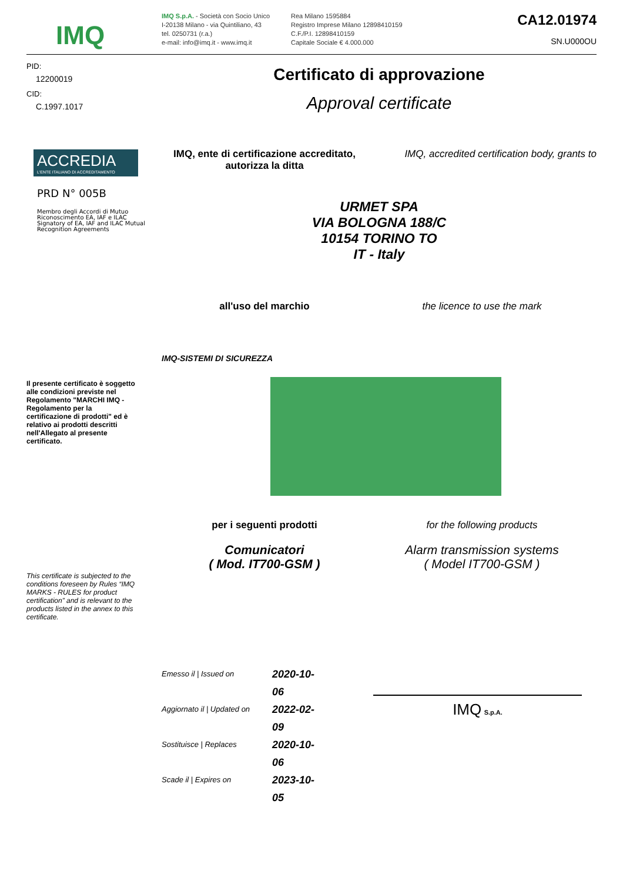IMQ
IMQ S.p.A. - Società con Socio Unico
I-20138 Milano - via Quintiliano, 43
tel. 0250731 (r.a.)
e-mail: info@imq.it - www.imq.it
Rea Milano 1595884
Registro Imprese Milano 12898410159
C.F./P.I. 12898410159
Capitale Sociale € 4.000.000
CA12.01974
SN.U000OU
PID:
12200019
CID:
C.1997.1017
ACCREDIA
L'ENTE ITALIANO DI ACCREDITAMENTO
PRD N° 005B
Membro degli Accordi di Mutuo Riconoscimento EA, IAF e ILAC
Signatory of EA, IAF and ILAC Mutual Recognition Agreements
Il presente certificato è soggetto alle condizioni previste nel Regolamento "MARCHI IMQ - Regolamento per la certificazione di prodotti" ed è relativo ai prodotti descritti nell'Allegato al presente certificato.
This certificate is subjected to the conditions foreseen by Rules “IMQ MARKS - RULES for product certification” and is relevant to the products listed in the annex to this certificate.
Certificato di approvazione
Approval certificate
IMQ, ente di certificazione accreditato, autorizza la ditta
IMQ, accredited certification body, grants to
URMET SPA
VIA BOLOGNA 188/C
10154 TORINO TO
IT - Italy
all'uso del marchio the licence to use the mark
IMQ-SISTEMI DI SICUREZZA
per i seguenti prodotti for the following products
Comunicatori
( Mod. IT700-GSM )
Alarm transmission systems
( Model IT700-GSM )
Emesso il | Issued on 2020-10-06
Aggiornato il | Updated on 2022-02-09
Sostituisce | Replaces 2020-10-06
Scade il | Expires on 2023-10-05
IMQ S.p.A.